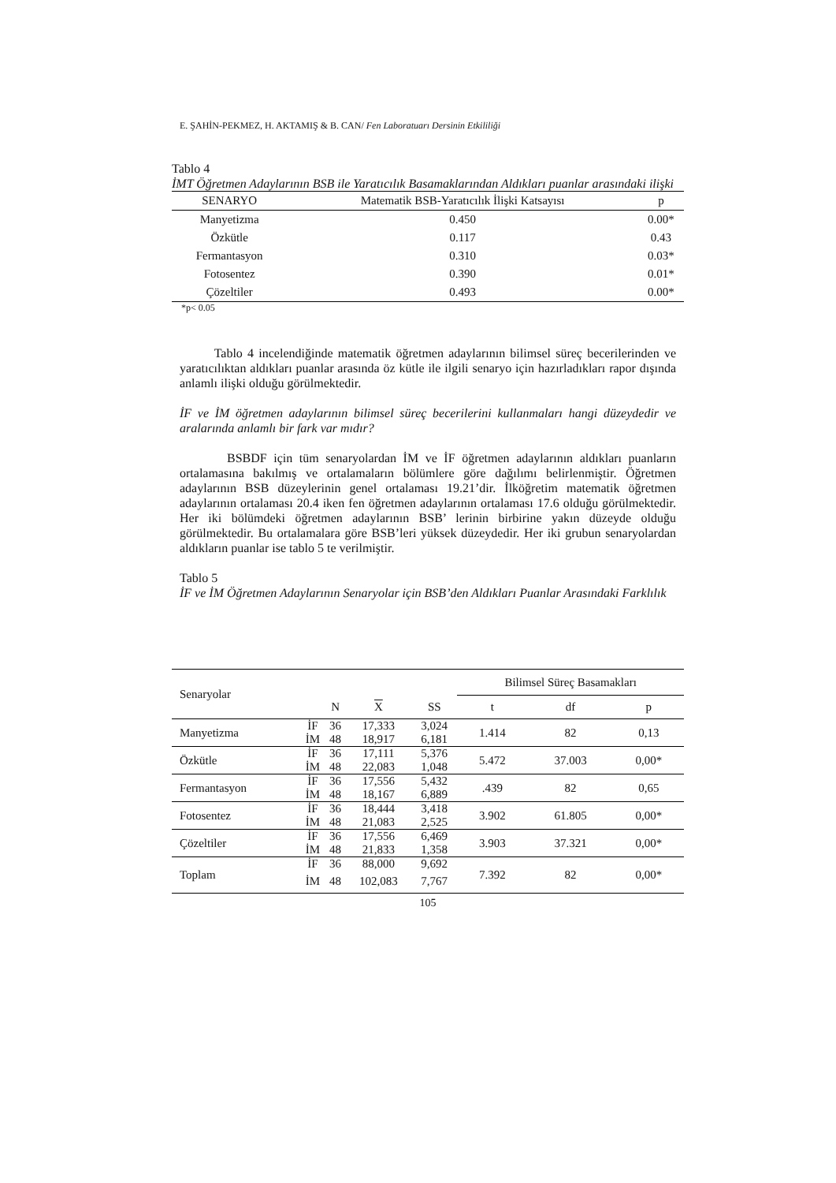E. ŞAHİN-PEKMEZ, H. AKTAMIŞ & B. CAN/ Fen Laboratuarı Dersinin Etkililiği
Tablo 4
İMT Öğretmen Adaylarının BSB ile Yaratıcılık Basamaklarından Aldıkları puanlar arasındaki ilişki
| SENARYO | Matematik BSB-Yaratıcılık İlişki Katsayısı | p |
| --- | --- | --- |
| Manyetizma | 0.450 | 0.00* |
| Özkütle | 0.117 | 0.43 |
| Fermantasyon | 0.310 | 0.03* |
| Fotosentez | 0.390 | 0.01* |
| Çözeltiler | 0.493 | 0.00* |
*p< 0.05
Tablo 4 incelendiğinde matematik öğretmen adaylarının bilimsel süreç becerilerinden ve yaratıcılıktan aldıkları puanlar arasında öz kütle ile ilgili senaryo için hazırladıkları rapor dışında anlamlı ilişki olduğu görülmektedir.
İF ve İM öğretmen adaylarının bilimsel süreç becerilerini kullanmaları hangi düzeydedir ve aralarında anlamlı bir fark var mıdır?
BSBDF için tüm senaryolardan İM ve İF öğretmen adaylarının aldıkları puanların ortalamasına bakılmış ve ortalamaların bölümlere göre dağılımı belirlenmiştir. Öğretmen adaylarının BSB düzeylerinin genel ortalaması 19.21’dir. İlköğretim matematik öğretmen adaylarının ortalaması 20.4 iken fen öğretmen adaylarının ortalaması 17.6 olduğu görülmektedir. Her iki bölümdeki öğretmen adaylarının BSB’ lerinin birbirine yakın düzeyde olduğu görülmektedir. Bu ortalamalara göre BSB’leri yüksek düzeydedir. Her iki grubun senaryolardan aldıkların puanlar ise tablo 5 te verilmiştir.
Tablo 5
İF ve İM Öğretmen Adaylarının Senaryolar için BSB’den Aldıkları Puanlar Arasındaki Farklılık
| Senaryolar | | | | | Bilimsel Süreç Basamakları | | |
| | | N | X | SS | t | df | p |
| Manyetizma | İF | 36 | 17,333 | 3,024 | 1.414 | 82 | 0,13 |
| | İM | 48 | 18,917 | 6,181 | | | |
| Özkütle | İF | 36 | 17,111 | 5,376 | 5.472 | 37.003 | 0,00* |
| | İM | 48 | 22,083 | 1,048 | | | |
| Fermantasyon | İF | 36 | 17,556 | 5,432 | .439 | 82 | 0,65 |
| | İM | 48 | 18,167 | 6,889 | | | |
| Fotosentez | İF | 36 | 18,444 | 3,418 | 3.902 | 61.805 | 0,00* |
| | İM | 48 | 21,083 | 2,525 | | | |
| Çözeltiler | İF | 36 | 17,556 | 6,469 | 3.903 | 37.321 | 0,00* |
| | İM | 48 | 21,833 | 1,358 | | | |
| Toplam | İF | 36 | 88,000 | 9,692 | 7.392 | 82 | 0,00* |
| | İM | 48 | 102,083 | 7,767 | | | |
105